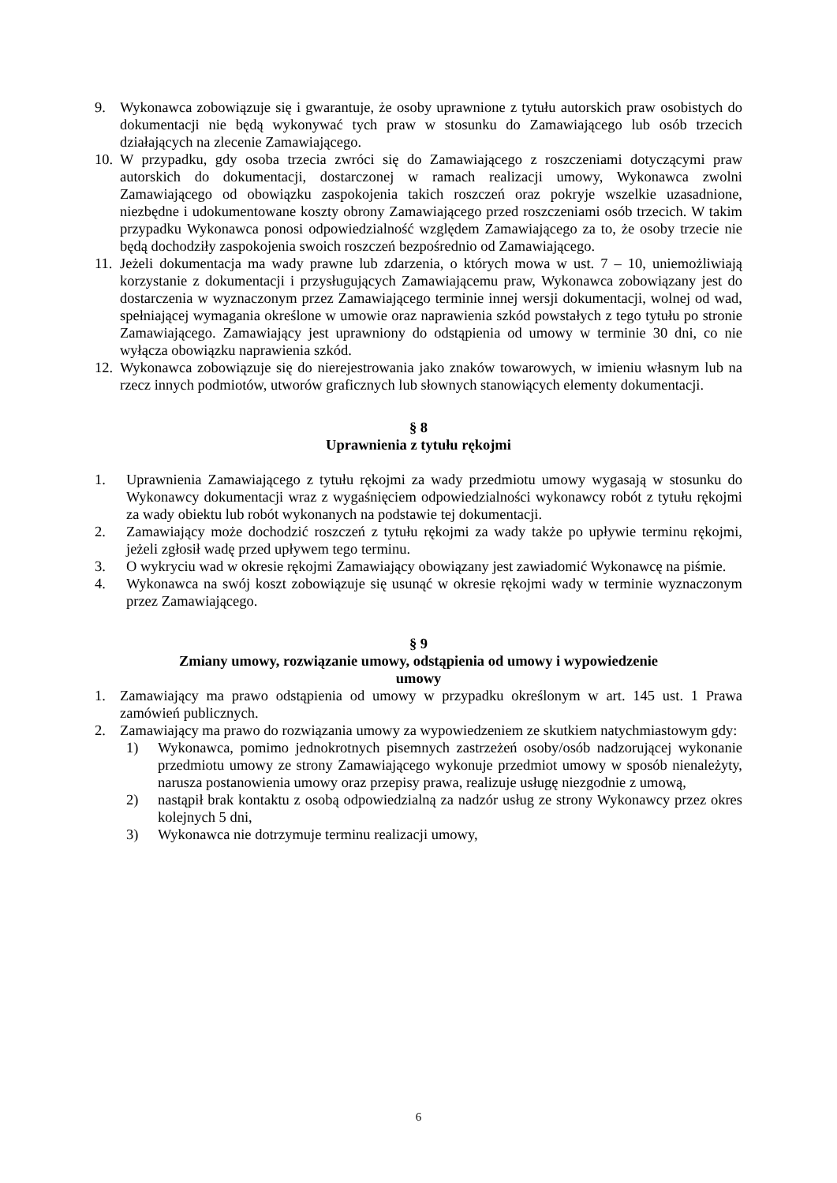9. Wykonawca zobowiązuje się i gwarantuje, że osoby uprawnione z tytułu autorskich praw osobistych do dokumentacji nie będą wykonywać tych praw w stosunku do Zamawiającego lub osób trzecich działających na zlecenie Zamawiającego.
10. W przypadku, gdy osoba trzecia zwróci się do Zamawiającego z roszczeniami dotyczącymi praw autorskich do dokumentacji, dostarczonej w ramach realizacji umowy, Wykonawca zwolni Zamawiającego od obowiązku zaspokojenia takich roszczeń oraz pokryje wszelkie uzasadnione, niezbędne i udokumentowane koszty obrony Zamawiającego przed roszczeniami osób trzecich. W takim przypadku Wykonawca ponosi odpowiedzialność względem Zamawiającego za to, że osoby trzecie nie będą dochodziły zaspokojenia swoich roszczeń bezpośrednio od Zamawiającego.
11. Jeżeli dokumentacja ma wady prawne lub zdarzenia, o których mowa w ust. 7 – 10, uniemożliwiają korzystanie z dokumentacji i przysługujących Zamawiającemu praw, Wykonawca zobowiązany jest do dostarczenia w wyznaczonym przez Zamawiającego terminie innej wersji dokumentacji, wolnej od wad, spełniającej wymagania określone w umowie oraz naprawienia szkód powstałych z tego tytułu po stronie Zamawiającego. Zamawiający jest uprawniony do odstąpienia od umowy w terminie 30 dni, co nie wyłącza obowiązku naprawienia szkód.
12. Wykonawca zobowiązuje się do nierejestrowania jako znaków towarowych, w imieniu własnym lub na rzecz innych podmiotów, utworów graficznych lub słownych stanowiących elementy dokumentacji.
§ 8
Uprawnienia z tytułu rękojmi
1. Uprawnienia Zamawiającego z tytułu rękojmi za wady przedmiotu umowy wygasają w stosunku do Wykonawcy dokumentacji wraz z wygaśnięciem odpowiedzialności wykonawcy robót z tytułu rękojmi za wady obiektu lub robót wykonanych na podstawie tej dokumentacji.
2. Zamawiający może dochodzić roszczeń z tytułu rękojmi za wady także po upływie terminu rękojmi, jeżeli zgłosił wadę przed upływem tego terminu.
3. O wykryciu wad w okresie rękojmi Zamawiający obowiązany jest zawiadomić Wykonawcę na piśmie.
4. Wykonawca na swój koszt zobowiązuje się usunąć w okresie rękojmi wady w terminie wyznaczonym przez Zamawiającego.
§ 9
Zmiany umowy, rozwiązanie umowy, odstąpienia od umowy i wypowiedzenie
umowy
1. Zamawiający ma prawo odstąpienia od umowy w przypadku określonym w art. 145 ust. 1 Prawa zamówień publicznych.
2. Zamawiający ma prawo do rozwiązania umowy za wypowiedzeniem ze skutkiem natychmiastowym gdy:
1) Wykonawca, pomimo jednokrotnych pisemnych zastrzeżeń osoby/osób nadzorującej wykonanie przedmiotu umowy ze strony Zamawiającego wykonuje przedmiot umowy w sposób nienależyty, narusza postanowienia umowy oraz przepisy prawa, realizuje usługę niezgodnie z umową,
2) nastąpił brak kontaktu z osobą odpowiedzialną za nadzór usług ze strony Wykonawcy przez okres kolejnych 5 dni,
3) Wykonawca nie dotrzymuje terminu realizacji umowy,
6